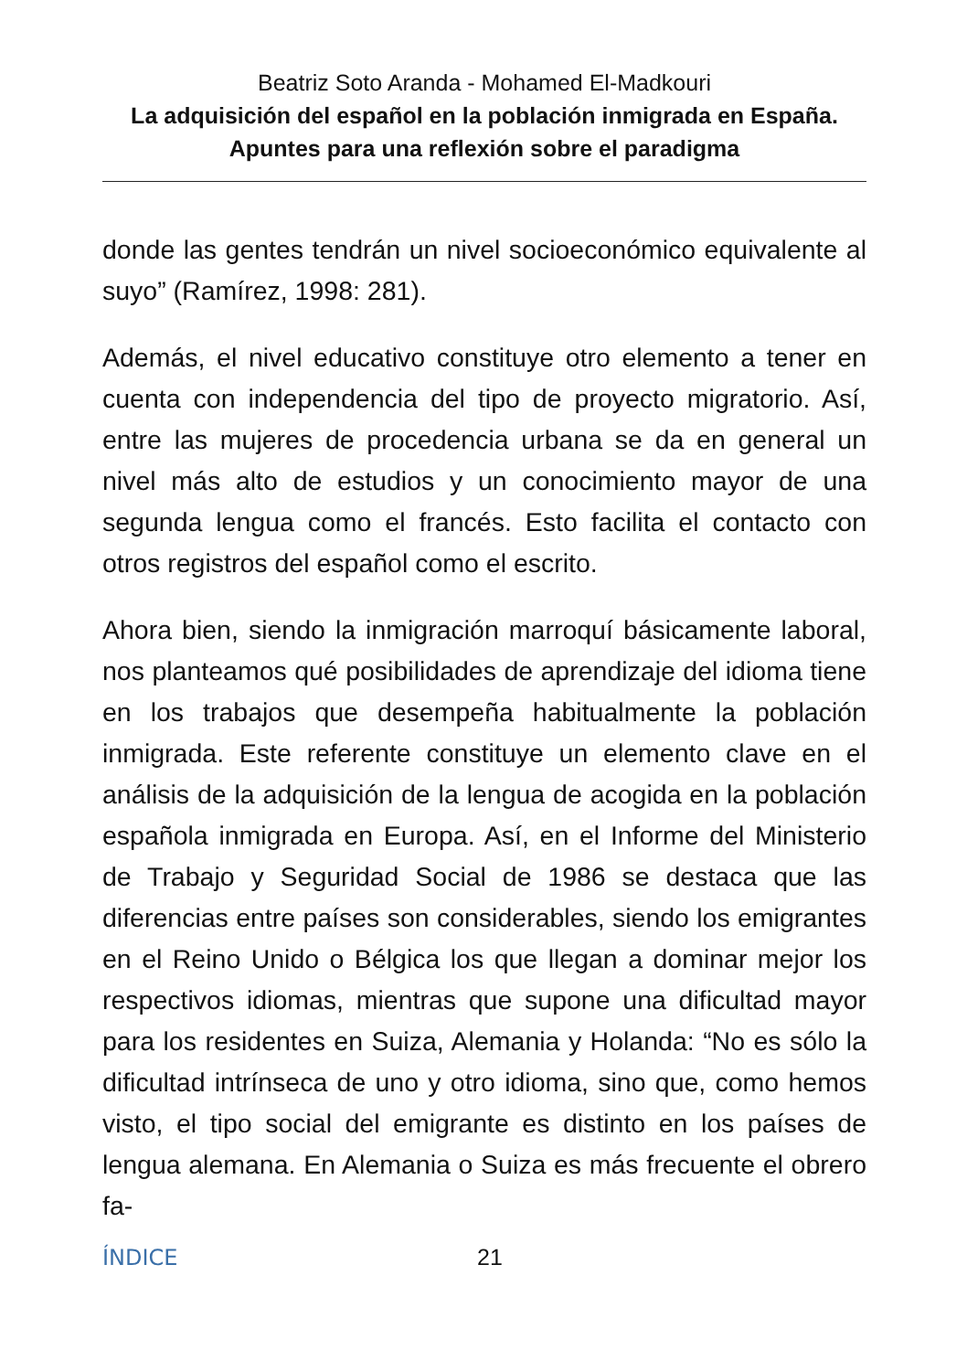Beatriz Soto Aranda - Mohamed El-Madkouri
La adquisición del español en la población inmigrada en España. Apuntes para una reflexión sobre el paradigma
donde las gentes tendrán un nivel socioeconómico equivalente al suyo” (Ramírez, 1998: 281).
Además, el nivel educativo constituye otro elemento a tener en cuenta con independencia del tipo de proyecto migratorio. Así, entre las mujeres de procedencia urbana se da en general un nivel más alto de estudios y un conocimiento mayor de una segunda lengua como el francés. Esto facilita el contacto con otros registros del español como el escrito.
Ahora bien, siendo la inmigración marroquí básicamente laboral, nos planteamos qué posibilidades de aprendizaje del idioma tiene en los trabajos que desempeña habitualmente la población inmigrada. Este referente constituye un elemento clave en el análisis de la adquisición de la lengua de acogida en la población española inmigrada en Europa. Así, en el Informe del Ministerio de Trabajo y Seguridad Social de 1986 se destaca que las diferencias entre países son considerables, siendo los emigrantes en el Reino Unido o Bélgica los que llegan a dominar mejor los respectivos idiomas, mientras que supone una dificultad mayor para los residentes en Suiza, Alemania y Holanda: “No es sólo la dificultad intrínseca de uno y otro idioma, sino que, como hemos visto, el tipo social del emigrante es distinto en los países de lengua alemana. En Alemania o Suiza es más frecuente el obrero fa-
ÍNDICE 21